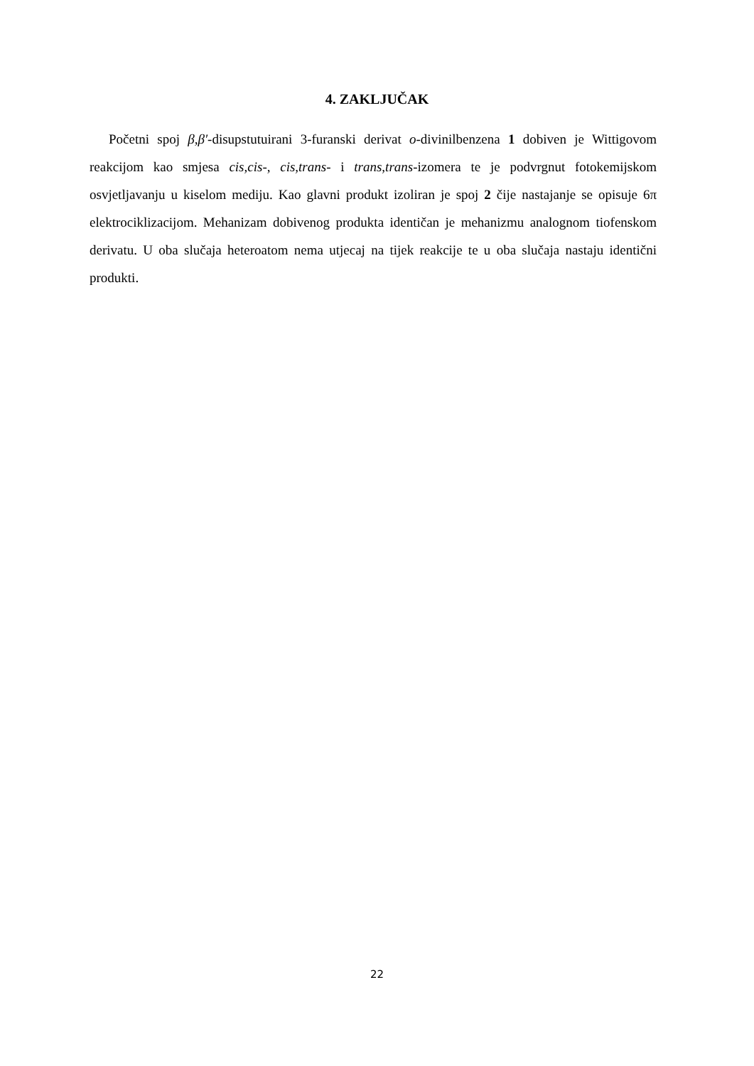4. ZAKLJUČAK
Početni spoj β,β′-disupstutuirani 3-furanski derivat o-divinilbenzena 1 dobiven je Wittigovom reakcijom kao smjesa cis,cis-, cis,trans- i trans,trans-izomera te je podvrgnut fotokemijskom osvjetljavanju u kiselom mediju. Kao glavni produkt izoliran je spoj 2 čije nastajanje se opisuje 6π elektrociklizacijom. Mehanizam dobivenog produkta identičan je mehanizmu analognom tiofenskom derivatu. U oba slučaja heteroatom nema utjecaj na tijek reakcije te u oba slučaja nastaju identični produkti.
22